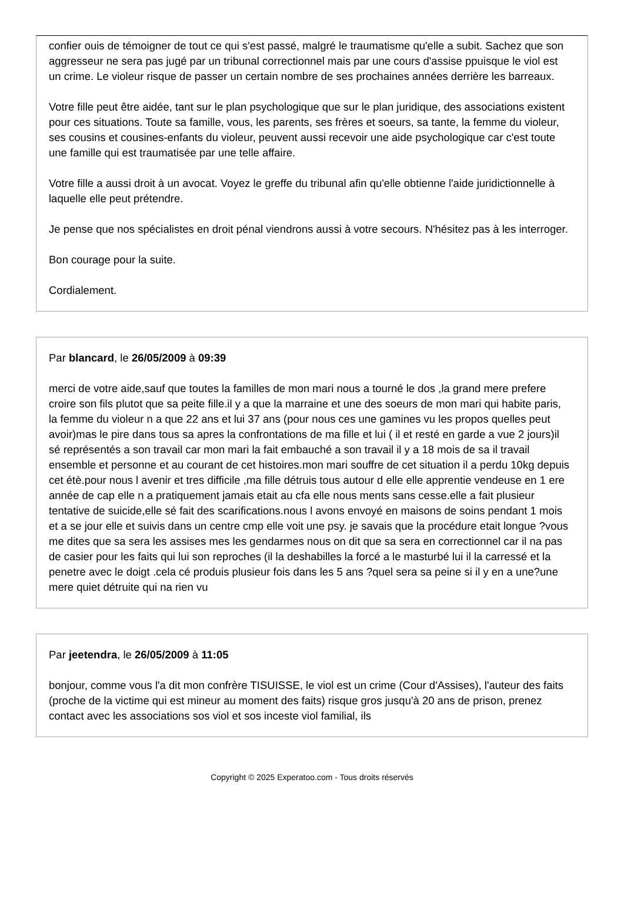confier ouis de témoigner de tout ce qui s'est passé, malgré le traumatisme qu'elle a subit. Sachez que son aggresseur ne sera pas jugé par un tribunal correctionnel mais par une cours d'assise ppuisque le viol est un crime. Le violeur risque de passer un certain nombre de ses prochaines années derrière les barreaux.
Votre fille peut être aidée, tant sur le plan psychologique que sur le plan juridique, des associations existent pour ces situations. Toute sa famille, vous, les parents, ses frères et soeurs, sa tante, la femme du violeur, ses cousins et cousines-enfants du violeur, peuvent aussi recevoir une aide psychologique car c'est toute une famille qui est traumatisée par une telle affaire.
Votre fille a aussi droit à un avocat. Voyez le greffe du tribunal afin qu'elle obtienne l'aide juridictionnelle à laquelle elle peut prétendre.
Je pense que nos spécialistes en droit pénal viendrons aussi à votre secours. N'hésitez pas à les interroger.
Bon courage pour la suite.
Cordialement.
Par blancard, le 26/05/2009 à 09:39
merci de votre aide,sauf que toutes la familles de mon mari nous a tourné le dos ,la grand mere prefere croire son fils plutot que sa peite fille.il y a que la marraine et une des soeurs de mon mari qui habite paris, la femme du violeur n a que 22 ans et lui 37 ans (pour nous ces une gamines vu les propos quelles peut avoir)mas le pire dans tous sa apres la confrontations de ma fille et lui ( il et resté en garde a vue 2 jours)il sé représentés a son travail car mon mari la fait embauché a son travail il y a 18 mois de sa il travail ensemble et personne et au courant de cet histoires.mon mari souffre de cet situation il a perdu 10kg depuis cet étè.pour nous l avenir et tres difficile ,ma fille détruis tous autour d elle elle apprentie vendeuse en 1 ere année de cap elle n a pratiquement jamais etait au cfa elle nous ments sans cesse.elle a fait plusieur tentative de suicide,elle sé fait des scarifications.nous l avons envoyé en maisons de soins pendant 1 mois et a se jour elle et suivis dans un centre cmp elle voit une psy. je savais que la procédure etait longue ?vous me dites que sa sera les assises mes les gendarmes nous on dit que sa sera en correctionnel car il na pas de casier pour les faits qui lui son reproches (il la deshabilles la forcé a le masturbé lui il la carressé et la penetre avec le doigt .cela cé produis plusieur fois dans les 5 ans ?quel sera sa peine si il y en a une?une mere quiet détruite qui na rien vu
Par jeetendra, le 26/05/2009 à 11:05
bonjour, comme vous l'a dit mon confrère TISUISSE, le viol est un crime (Cour d'Assises), l'auteur des faits (proche de la victime qui est mineur au moment des faits) risque gros jusqu'à 20 ans de prison, prenez contact avec les associations sos viol et sos inceste viol familial, ils
Copyright © 2025 Experatoo.com - Tous droits réservés